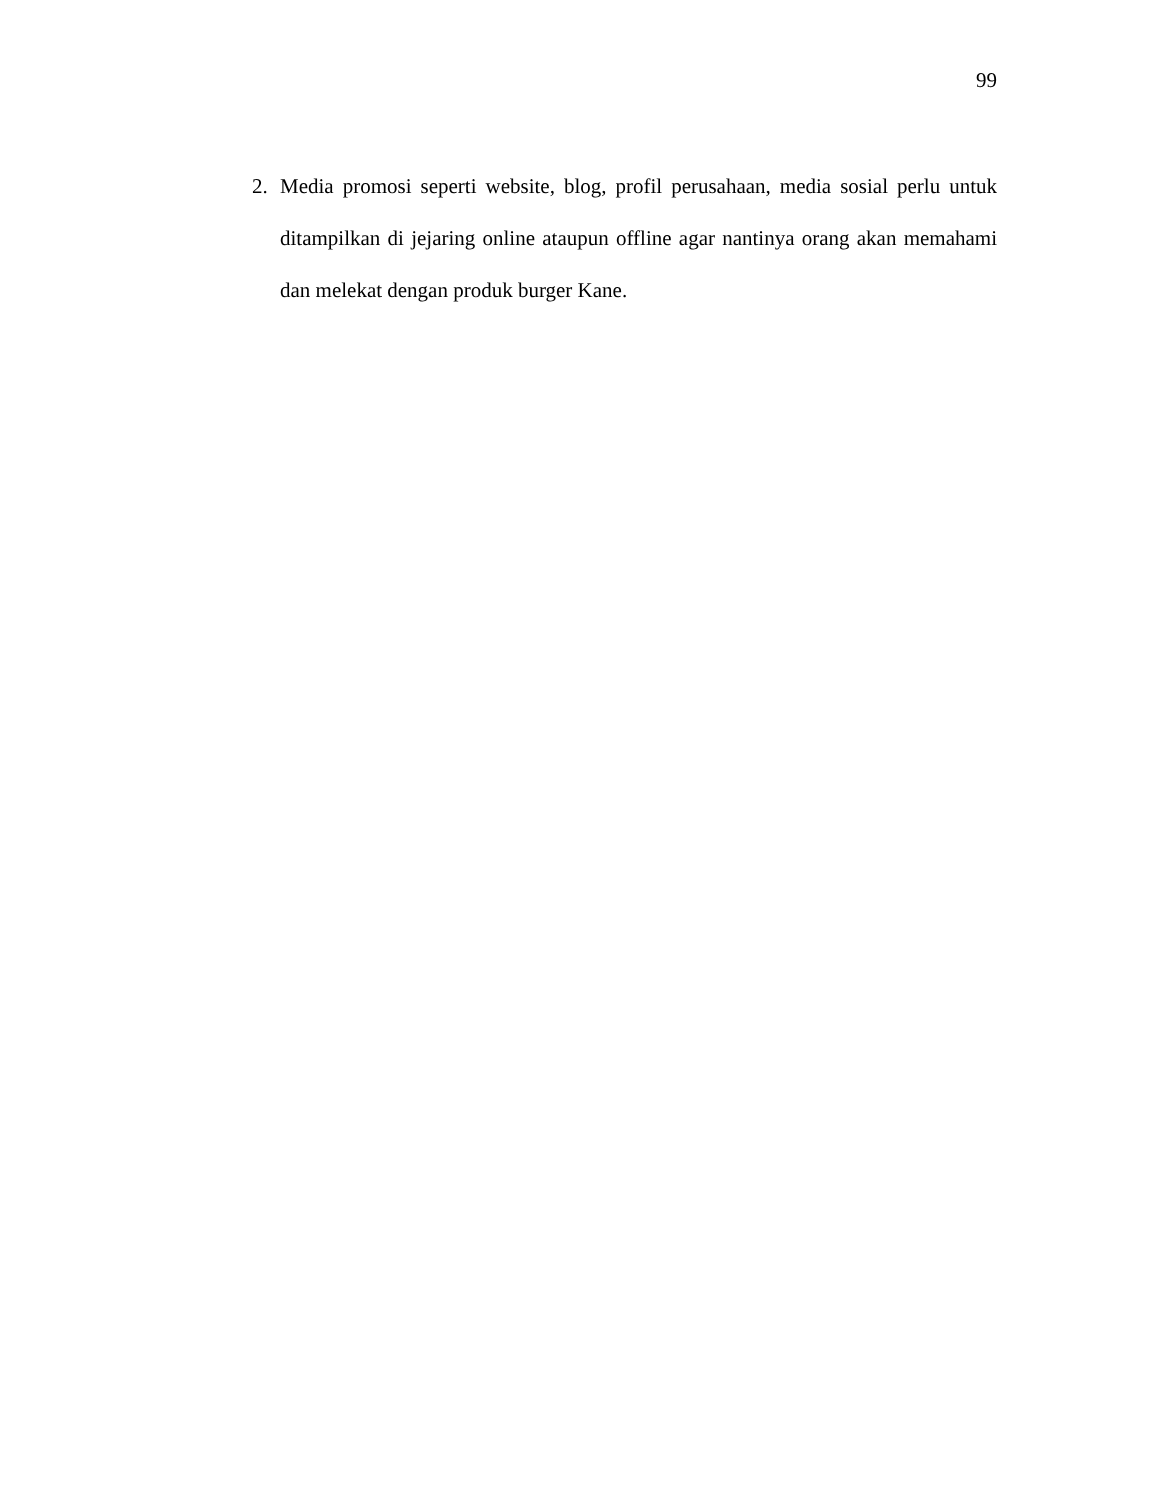99
2. Media promosi seperti website, blog, profil perusahaan, media sosial perlu untuk ditampilkan di jejaring online ataupun offline agar nantinya orang akan memahami dan melekat dengan produk burger Kane.